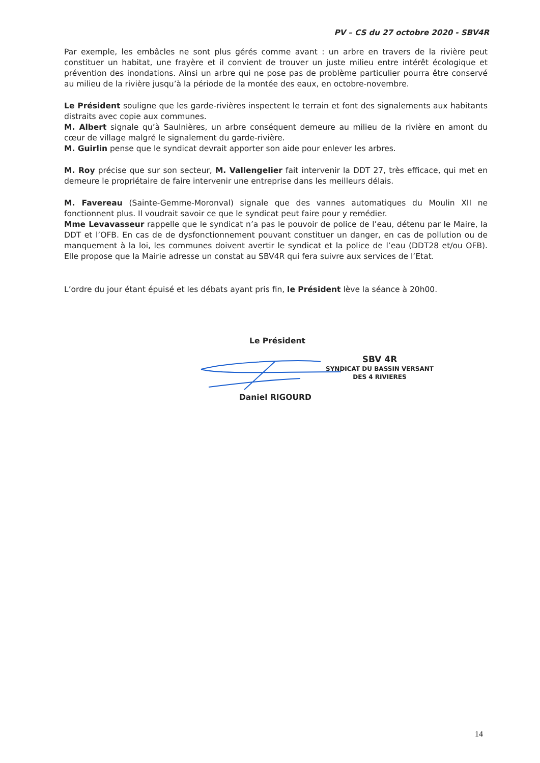PV – CS du 27 octobre 2020 - SBV4R
Par exemple, les embâcles ne sont plus gérés comme avant : un arbre en travers de la rivière peut constituer un habitat, une frayère et il convient de trouver un juste milieu entre intérêt écologique et prévention des inondations. Ainsi un arbre qui ne pose pas de problème particulier pourra être conservé au milieu de la rivière jusqu’à la période de la montée des eaux, en octobre-novembre.
Le Président souligne que les garde-rivières inspectent le terrain et font des signalements aux habitants distraits avec copie aux communes.
M. Albert signale qu’à Saulnières, un arbre conséquent demeure au milieu de la rivière en amont du cœur de village malgré le signalement du garde-rivière.
M. Guirlin pense que le syndicat devrait apporter son aide pour enlever les arbres.
M. Roy précise que sur son secteur, M. Vallengelier fait intervenir la DDT 27, très efficace, qui met en demeure le propriétaire de faire intervenir une entreprise dans les meilleurs délais.
M. Favereau (Sainte-Gemme-Moronval) signale que des vannes automatiques du Moulin XII ne fonctionnent plus. Il voudrait savoir ce que le syndicat peut faire pour y remédier.
Mme Levavasseur rappelle que le syndicat n’a pas le pouvoir de police de l’eau, détenu par le Maire, la DDT et l’OFB. En cas de de dysfonctionnement pouvant constituer un danger, en cas de pollution ou de manquement à la loi, les communes doivent avertir le syndicat et la police de l’eau (DDT28 et/ou OFB). Elle propose que la Mairie adresse un constat au SBV4R qui fera suivre aux services de l’Etat.
L’ordre du jour étant épuisé et les débats ayant pris fin, le Président lève la séance à 20h00.
Le Président
Daniel RIGOURD
SBV 4R
SYNDICAT DU BASSIN VERSANT
DES 4 RIVIERES
14